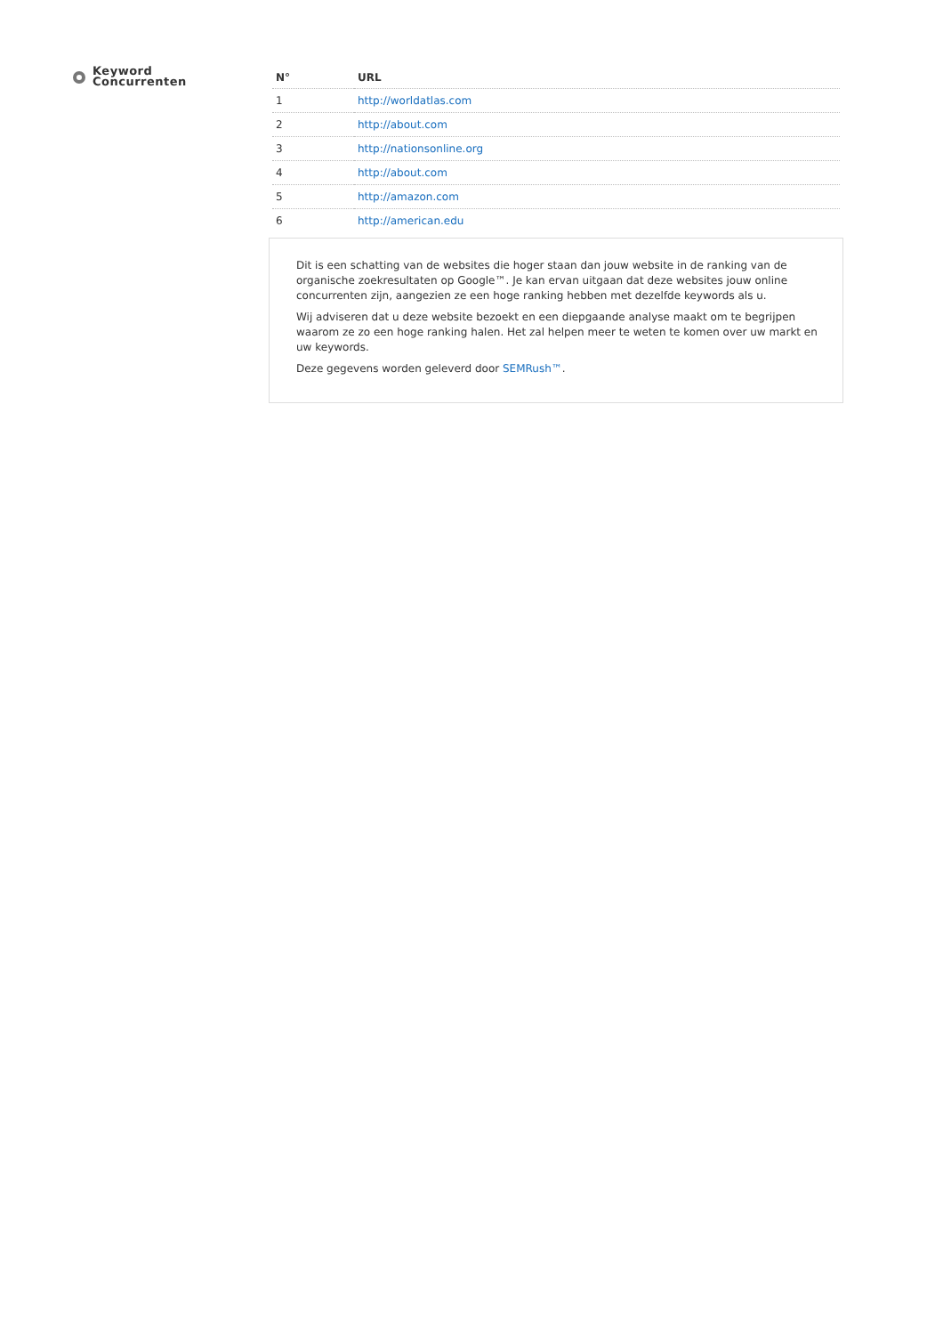Keyword
Concurrenten
| N° | URL |
| --- | --- |
| 1 | http://worldatlas.com |
| 2 | http://about.com |
| 3 | http://nationsonline.org |
| 4 | http://about.com |
| 5 | http://amazon.com |
| 6 | http://american.edu |
Dit is een schatting van de websites die hoger staan dan jouw website in de ranking van de organische zoekresultaten op Google™. Je kan ervan uitgaan dat deze websites jouw online concurrenten zijn, aangezien ze een hoge ranking hebben met dezelfde keywords als u.
Wij adviseren dat u deze website bezoekt en een diepgaande analyse maakt om te begrijpen waarom ze zo een hoge ranking halen. Het zal helpen meer te weten te komen over uw markt en uw keywords.
Deze gegevens worden geleverd door SEMRush™.